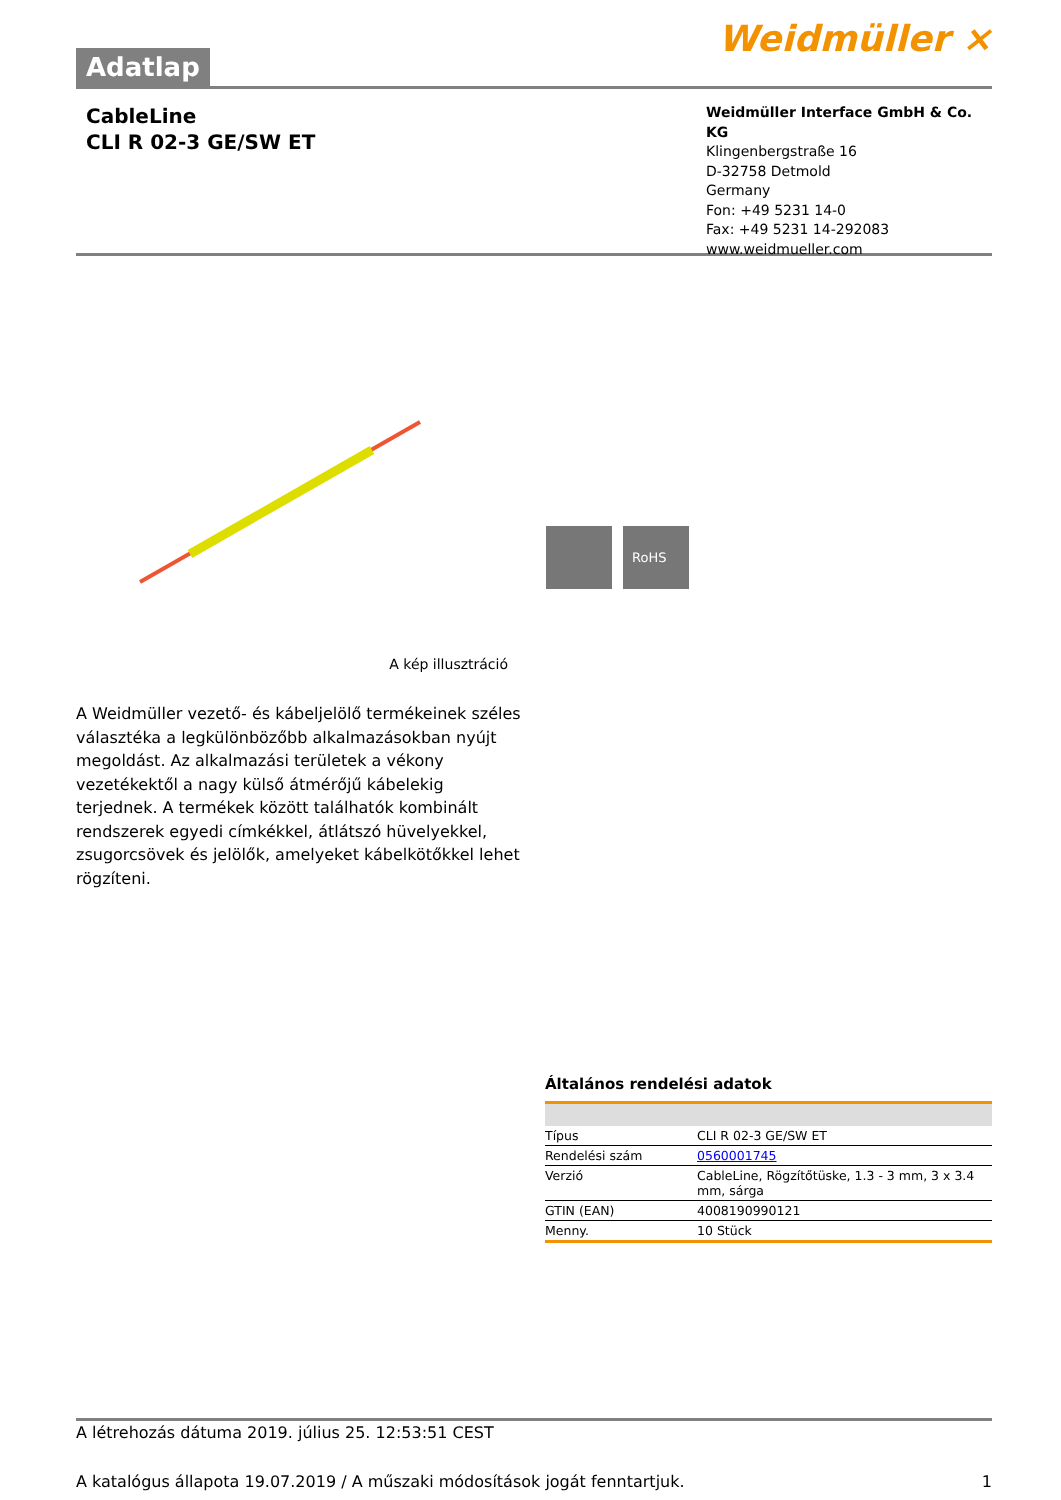Adatlap
Weidmüller ⨯
CableLine
CLI R 02-3 GE/SW ET
Weidmüller Interface GmbH & Co. KG
Klingenbergstraße 16
D-32758 Detmold
Germany
Fon: +49 5231 14-0
Fax: +49 5231 14-292083
www.weidmueller.com
RoHS
A kép illusztráció
A Weidmüller vezető- és kábeljelölő termékeinek széles választéka a legkülönbözőbb alkalmazásokban nyújt megoldást. Az alkalmazási területek a vékony vezetékektől a nagy külső átmérőjű kábelekig terjednek. A termékek között találhatók kombinált rendszerek egyedi címkékkel, átlátszó hüvelyekkel, zsugorcsövek és jelölők, amelyeket kábelkötőkkel lehet rögzíteni.
Általános rendelési adatok
| Típus | CLI R 02-3 GE/SW ET |
| Rendelési szám | 0560001745 |
| Verzió | CableLine, Rögzítőtüske, 1.3 - 3 mm, 3 x 3.4 mm, sárga |
| GTIN (EAN) | 4008190990121 |
| Menny. | 10 Stück |
A létrehozás dátuma 2019. július 25. 12:53:51 CEST
A katalógus állapota 19.07.2019 / A műszaki módosítások jogát fenntartjuk. 1